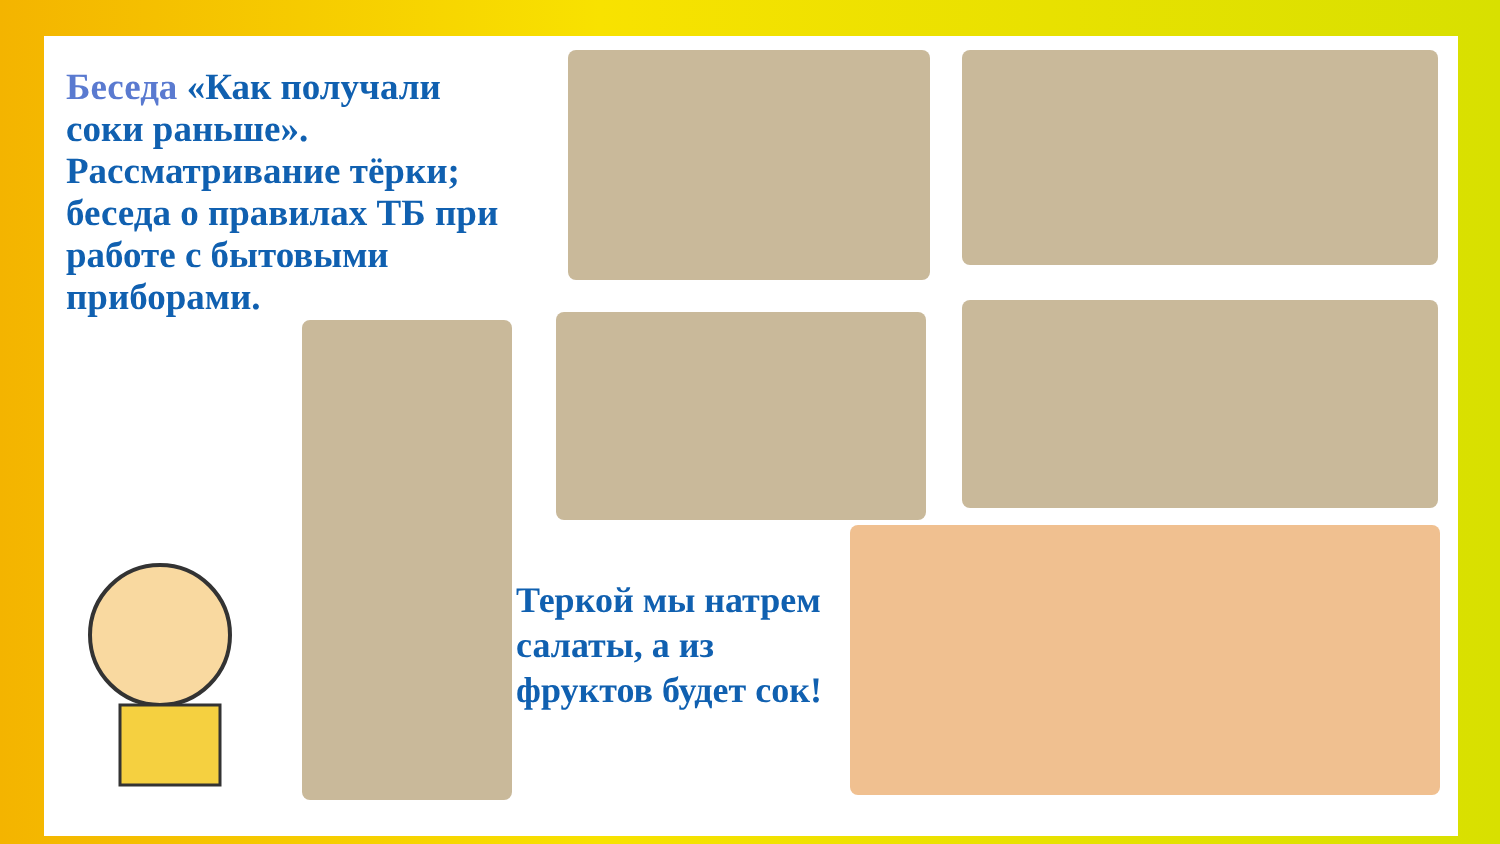Беседа «Как получали соки раньше». Рассматривание тёрки; беседа о правилах ТБ при работе с бытовыми приборами.
Теркой мы натрем салаты, а из фруктов будет сок!